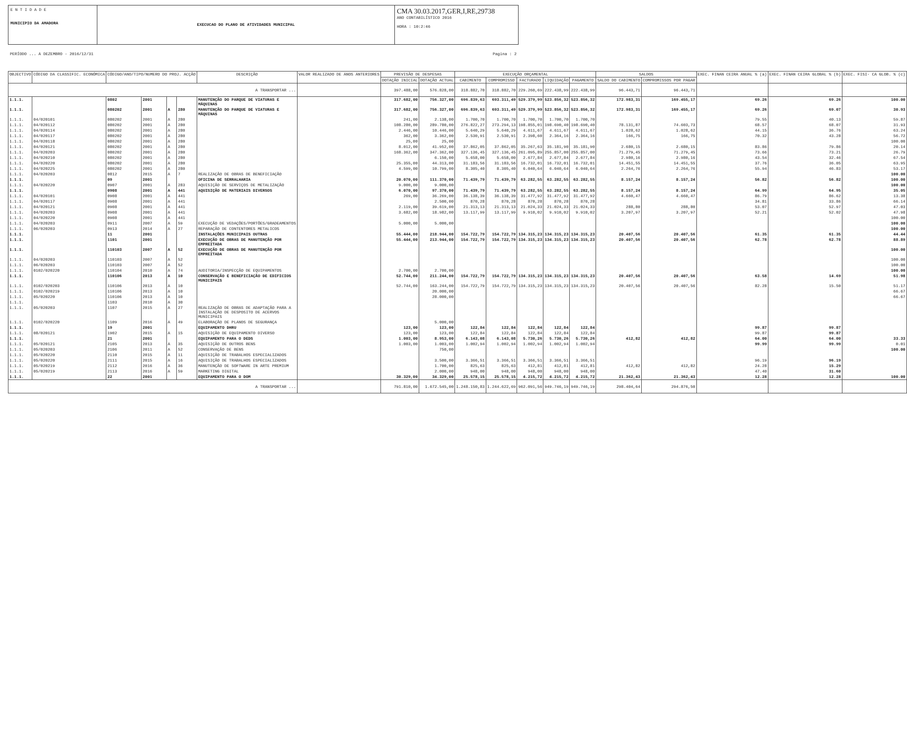E N T I D A D E
MUNICIPIO DA AMADORA
EXECUCAO DO PLANO DE ATIVIDADES MUNICIPAL
CMA 30.03.2017,GER,I,RE,29738
ANO CONTABILÍSTICO 2016
HORA : 10:2:46
PERÍODO ... A DEZEMBRO - 2016/12/31 Pagina : 2
| OBJECTIVO | CÓDIGO DA CLASSIFIC. ECONÓMICA | CÓDIGO/ANO/TIPO/NUMERO DO PROJ. ACÇÃO | | | | DESCRIÇÃO | VALOR REALIZADO DE ANOS ANTERIORES | PREVISÃO DE DESPESAS | | EXECUÇÃO ORÇAMENTAL | | | | | SALDOS | | EXEC. FINAN CEIRA ANUAL % (a) | EXEC. FINAN CEIRA GLOBAL % (b) | EXEC. FISI- CA GLOB. % (c) |
| --- | --- | --- | --- | --- | --- | --- | --- | --- | --- | --- | --- | --- | --- | --- | --- | --- | --- | --- | --- |
| | | | | | | | | DOTAÇÃO INICIAL | DOTAÇÃO ACTUAL | CABIMENTO | COMPROMISSO | FACTURADO | LIQUIDAÇÃO | PAGAMENTO | SALDO DO CABIMENTO | COMPROMISSOS POR PAGAR | | | |
| A TRANSPORTAR ... | | | | | | | | 397.488,00 | 576.828,00 | 318.882,70 | 318.882,70 | 229.260,69 | 222.438,99 | 222.438,99 | 96.443,71 | 96.443,71 | | | |
| 1.1.1. | | 0802 | 2001 | | | MANUTENÇÃO DO PARQUE DE VIATURAS E MÁQUINAS | | 317.682,00 | 756.327,00 | 696.839,63 | 693.311,49 | 529.379,99 | 523.856,32 | 523.856,32 | 172.983,31 | 169.455,17 | 69.26 | 69.26 | 100.00 |
| 1.1.1. | | 080202 | 2001 | A | 280 | MANUTENÇÃO DO PARQUE DE VIATURAS E MÁQUINAS | | 317.682,00 | 756.327,00 | 696.839,63 | 693.311,49 | 529.379,99 | 523.856,32 | 523.856,32 | 172.983,31 | 169.455,17 | 69.26 | 69.07 | 30.93 |
| 1.1.1. | 04/020101 | 080202 | 2001 | A | 280 | | | 241,00 | 2.138,00 | 1.700,70 | 1.700,70 | 1.700,70 | 1.700,70 | 1.700,70 | | | 79.55 | 40.13 | 59.87 |
| 1.1.1. | 04/020112 | 080202 | 2001 | A | 280 | | | 108.280,00 | 289.780,00 | 276.822,27 | 273.294,13 | 198.855,01 | 198.690,40 | 198.690,40 | 78.131,87 | 74.603,73 | 68.57 | 68.07 | 31.93 |
| 1.1.1. | 04/020114 | 080202 | 2001 | A | 280 | | | 2.446,00 | 10.446,00 | 5.640,29 | 5.640,29 | 4.611,67 | 4.611,67 | 4.611,67 | 1.028,62 | 1.028,62 | 44.15 | 36.76 | 63.24 |
| 1.1.1. | 04/020117 | 080202 | 2001 | A | 280 | | | 362,00 | 3.362,00 | 2.530,91 | 2.530,91 | 2.398,60 | 2.364,16 | 2.364,16 | 166,75 | 166,75 | 70.32 | 43.28 | 56.72 |
| 1.1.1. | 04/020118 | 080202 | 2001 | A | 280 | | | 25,00 | 25,00 | | | | | | | | | | 100.00 |
| 1.1.1. | 04/020121 | 080202 | 2001 | A | 280 | | | 8.012,00 | 41.952,00 | 37.862,05 | 37.862,05 | 35.267,63 | 35.181,90 | 35.181,90 | 2.680,15 | 2.680,15 | 83.86 | 79.86 | 20.14 |
| 1.1.1. | 04/020203 | 080202 | 2001 | A | 280 | | | 168.362,00 | 347.362,00 | 327.136,45 | 327.136,45 | 261.095,89 | 255.857,00 | 255.857,00 | 71.279,45 | 71.279,45 | 73.66 | 73.21 | 26.79 |
| 1.1.1. | 04/020210 | 080202 | 2001 | A | 280 | | | | 6.150,00 | 5.658,00 | 5.658,00 | 2.677,84 | 2.677,84 | 2.677,84 | 2.980,16 | 2.980,16 | 43.54 | 32.46 | 67.54 |
| 1.1.1. | 04/020220 | 080202 | 2001 | A | 280 | | | 25.355,00 | 44.313,00 | 31.183,56 | 31.183,56 | 16.732,01 | 16.732,01 | 16.732,01 | 14.451,55 | 14.451,55 | 37.76 | 36.05 | 63.95 |
| 1.1.1. | 04/020225 | 080202 | 2001 | A | 280 | | | 4.599,00 | 10.799,00 | 8.305,40 | 8.305,40 | 6.040,64 | 6.040,64 | 6.040,64 | 2.264,76 | 2.264,76 | 55.94 | 46.83 | 53.17 |
| 1.1.1. | 04/020203 | 0812 | 2015 | A | 7 | REALIZAÇÃO DE OBRAS DE BENEFICIAÇÃO | | | | | | | | | | | | | 100.00 |
| 1.1.1. | | 09 | 2001 | | | OFICINA DE SERRALHARIA | | 20.070,00 | 111.370,00 | 71.439,79 | 71.439,79 | 63.282,55 | 63.282,55 | 63.282,55 | 8.157,24 | 8.157,24 | 56.82 | 56.82 | 100.00 |
| 1.1.1. | 04/020220 | 0907 | 2001 | A | 283 | AQUISIÇÃO DE SERVIÇOS DE METALIZAÇÃO | | 9.000,00 | 9.000,00 | | | | | | | | | | 100.00 |
| 1.1.1. | | 0908 | 2001 | A | 441 | AQUISIÇÃO DE MATERIAIS DIVERSOS | | 6.070,00 | 97.370,00 | 71.439,79 | 71.439,79 | 63.282,55 | 63.282,55 | 63.282,55 | 8.157,24 | 8.157,24 | 64.99 | 64.95 | 35.05 |
| 1.1.1. | 04/020101 | 0908 | 2001 | A | 441 | | | 269,00 | 36.269,00 | 36.138,39 | 36.138,39 | 31.477,92 | 31.477,92 | 31.477,92 | 4.660,47 | 4.660,47 | 86.79 | 86.62 | 13.38 |
| 1.1.1. | 04/020117 | 0908 | 2001 | A | 441 | | | | 2.500,00 | 870,28 | 870,28 | 870,28 | 870,28 | 870,28 | | | 34.81 | 33.86 | 66.14 |
| 1.1.1. | 04/020121 | 0908 | 2001 | A | 441 | | | 2.119,00 | 39.619,00 | 21.313,13 | 21.313,13 | 21.024,33 | 21.024,33 | 21.024,33 | 288,80 | 288,80 | 53.07 | 52.97 | 47.03 |
| 1.1.1. | 04/020203 | 0908 | 2001 | A | 441 | | | 3.682,00 | 18.982,00 | 13.117,99 | 13.117,99 | 9.910,02 | 9.910,02 | 9.910,02 | 3.207,97 | 3.207,97 | 52.21 | 52.02 | 47.98 |
| 1.1.1. | 04/020220 | 0908 | 2001 | A | 441 | | | | | | | | | | | | | | 100.00 |
| 1.1.1. | 04/020203 | 0911 | 2007 | A | 59 | EXECUÇÃO DE VEDAÇÕES/PORTÕES/GRADEAMENTOS | | 5.000,00 | 5.000,00 | | | | | | | | | | 100.00 |
| 1.1.1. | 06/020203 | 0913 | 2014 | A | 27 | REPARAÇÃO DE CONTENTORES METALICOS | | | | | | | | | | | | | 100.00 |
| 1.1.1. | | 11 | 2001 | | | INSTALAÇÕES MUNICIPAIS OUTRAS | | 55.444,00 | 218.944,00 | 154.722,79 | 154.722,79 | 134.315,23 | 134.315,23 | 134.315,23 | 20.407,56 | 20.407,56 | 61.35 | 61.35 | 44.44 |
| 1.1.1. | | 1101 | 2001 | | | EXECUÇÃO DE OBRAS DE MANUTENÇÃO POR EMPREITADA | | 55.444,00 | 213.944,00 | 154.722,79 | 154.722,79 | 134.315,23 | 134.315,23 | 134.315,23 | 20.407,56 | 20.407,56 | 62.78 | 62.78 | 88.89 |
| 1.1.1. | | 110103 | 2007 | A | 52 | EXECUÇÃO DE OBRAS DE MANUTENÇÃO POR EMPREITADA | | | | | | | | | | | | | 100.00 |
| 1.1.1. | 04/020203 | 110103 | 2007 | A | 52 | | | | | | | | | | | | | | 100.00 |
| 1.1.1. | 06/020203 | 110103 | 2007 | A | 52 | | | | | | | | | | | | | | 100.00 |
| 1.1.1. | 0102/020220 | 110104 | 2010 | A | 74 | AUDITORIA/INSPECÇÃO DE EQUIPAMENTOS | | 2.700,00 | 2.700,00 | | | | | | | | | | 100.00 |
| 1.1.1. | | 110106 | 2013 | A | 10 | CONSERVAÇÃO E BENEFICIAÇÃO DE EDIFICIOS MUNICIPAIS | | 52.744,00 | 211.244,00 | 154.722,79 | 154.722,79 | 134.315,23 | 134.315,23 | 134.315,23 | 20.407,56 | 20.407,56 | 63.58 | 14.69 | 51.98 |
| 1.1.1. | 0102/020203 | 110106 | 2013 | A | 10 | | | 52.744,00 | 163.244,00 | 154.722,79 | 154.722,79 | 134.315,23 | 134.315,23 | 134.315,23 | 20.407,56 | 20.407,56 | 82.28 | 15.50 | 51.17 |
| 1.1.1. | 0102/020219 | 110106 | 2013 | A | 10 | | | | 20.000,00 | | | | | | | | | | 66.67 |
| 1.1.1. | 05/020220 | 110106 | 2013 | A | 10 | | | | 28.000,00 | | | | | | | | | | 66.67 |
| 1.1.1. | | 1103 | 2010 | A | 30 | | | | | | | | | | | | | | |
| 1.1.1. | 05/020203 | 1107 | 2015 | A | 27 | REALIZAÇÃO DE OBRAS DE ADAPTAÇÃO PARA A INSTALAÇÃO DE DESPOSITO DE ACERVOS MUNICIPAIS | | | | | | | | | | | | | |
| 1.1.1. | 0102/020220 | 1109 | 2016 | A | 49 | ELABORAÇÃO DE PLANOS DE SEGURANÇA | | | 5.000,00 | | | | | | | | | | |
| 1.1.1. | | 19 | 2001 | | | EQUIPAMENTO DHRU | | 123,00 | 123,00 | 122,84 | 122,84 | 122,84 | 122,84 | 122,84 | | | 99.87 | 99.87 | |
| 1.1.1. | 08/020121 | 1902 | 2015 | A | 15 | AQUISIÇÃO DE EQUIPAMENTO DIVERSO | | 123,00 | 123,00 | 122,84 | 122,84 | 122,84 | 122,84 | 122,84 | | | 99.87 | 99.87 | |
| 1.1.1. | | 21 | 2001 | | | EQUIPAMENTO PARA O DEDS | | 1.003,00 | 8.953,00 | 6.143,08 | 6.143,08 | 5.730,26 | 5.730,26 | 5.730,26 | 412,82 | 412,82 | 64.00 | 64.00 | 33.33 |
| 1.1.1. | 05/020121 | 2105 | 2013 | A | 35 | AQUISIÇÃO DE OUTROS BENS | | 1.003,00 | 1.003,00 | 1.002,94 | 1.002,94 | 1.002,94 | 1.002,94 | 1.002,94 | | | 99.99 | 99.99 | 0.01 |
| 1.1.1. | 05/020203 | 2106 | 2011 | A | 52 | CONSERVAÇÃO DE BENS | | | 750,00 | | | | | | | | | | 100.00 |
| 1.1.1. | 05/020220 | 2110 | 2015 | A | 11 | AQUISIÇÃO DE TRABALHOS ESPECIALIZADOS | | | | | | | | | | | | | |
| 1.1.1. | 05/020220 | 2111 | 2015 | A | 16 | AQUISIÇÃO DE TRABALHOS ESPECIALIZADOS | | | 3.500,00 | 3.366,51 | 3.366,51 | 3.366,51 | 3.366,51 | 3.366,51 | | | 96.19 | 96.19 | |
| 1.1.1. | 05/020219 | 2112 | 2016 | A | 36 | MANUTENÇÃO DE SOFTWARE IN ARTE PREMIUM | | | 1.700,00 | 825,63 | 825,63 | 412,81 | 412,81 | 412,81 | 412,82 | 412,82 | 24.28 | 15.29 | |
| 1.1.1. | 05/020219 | 2113 | 2016 | A | 59 | MARKETING DIGITAL | | | 2.000,00 | 948,00 | 948,00 | 948,00 | 948,00 | 948,00 | | | 47.40 | 31.60 | |
| 1.1.1. | | 22 | 2001 | | | EQUIPAMENTO PARA O DOM | | 30.329,00 | 34.329,00 | 25.578,15 | 25.578,15 | 4.215,72 | 4.215,72 | 4.215,72 | 21.362,43 | 21.362,43 | 12.28 | 12.28 | 100.00 |
| A TRANSPORTAR ... | | | | | | | | 791.810,00 | 1.672.545,00 | 1.248.150,83 | 1.244.622,69 | 962.091,56 | 949.746,19 | 949.746,19 | 298.404,64 | 294.876,50 | | | |